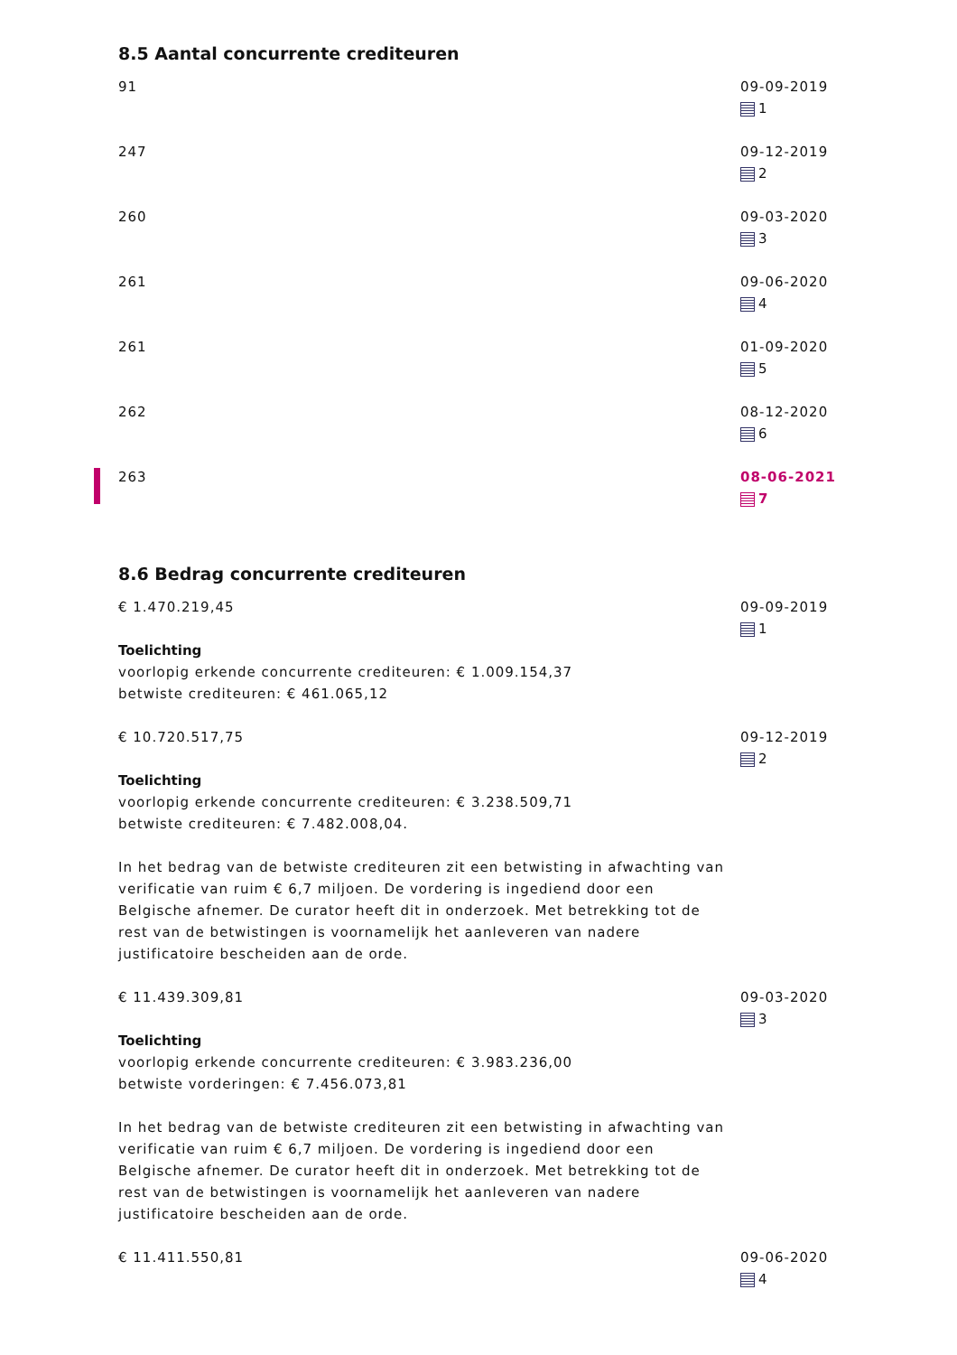8.5 Aantal concurrente crediteuren
91 09-09-2019
1
247 09-12-2019
2
260 09-03-2020
3
261 09-06-2020
4
261 01-09-2020
5
262 08-12-2020
6
263 08-06-2021
7
8.6 Bedrag concurrente crediteuren
€ 1.470.219,45
Toelichting
voorlopig erkende concurrente crediteuren: € 1.009.154,37
betwiste crediteuren: € 461.065,12
09-09-2019
1
€ 10.720.517,75
Toelichting
voorlopig erkende concurrente crediteuren: € 3.238.509,71
betwiste crediteuren: € 7.482.008,04.
In het bedrag van de betwiste crediteuren zit een betwisting in afwachting van verificatie van ruim € 6,7 miljoen. De vordering is ingediend door een Belgische afnemer. De curator heeft dit in onderzoek. Met betrekking tot de rest van de betwistingen is voornamelijk het aanleveren van nadere justificatoire bescheiden aan de orde.
09-12-2019
2
€ 11.439.309,81
Toelichting
voorlopig erkende concurrente crediteuren: € 3.983.236,00
betwiste vorderingen: € 7.456.073,81
In het bedrag van de betwiste crediteuren zit een betwisting in afwachting van verificatie van ruim € 6,7 miljoen. De vordering is ingediend door een Belgische afnemer. De curator heeft dit in onderzoek. Met betrekking tot de rest van de betwistingen is voornamelijk het aanleveren van nadere justificatoire bescheiden aan de orde.
09-03-2020
3
€ 11.411.550,81 09-06-2020
4